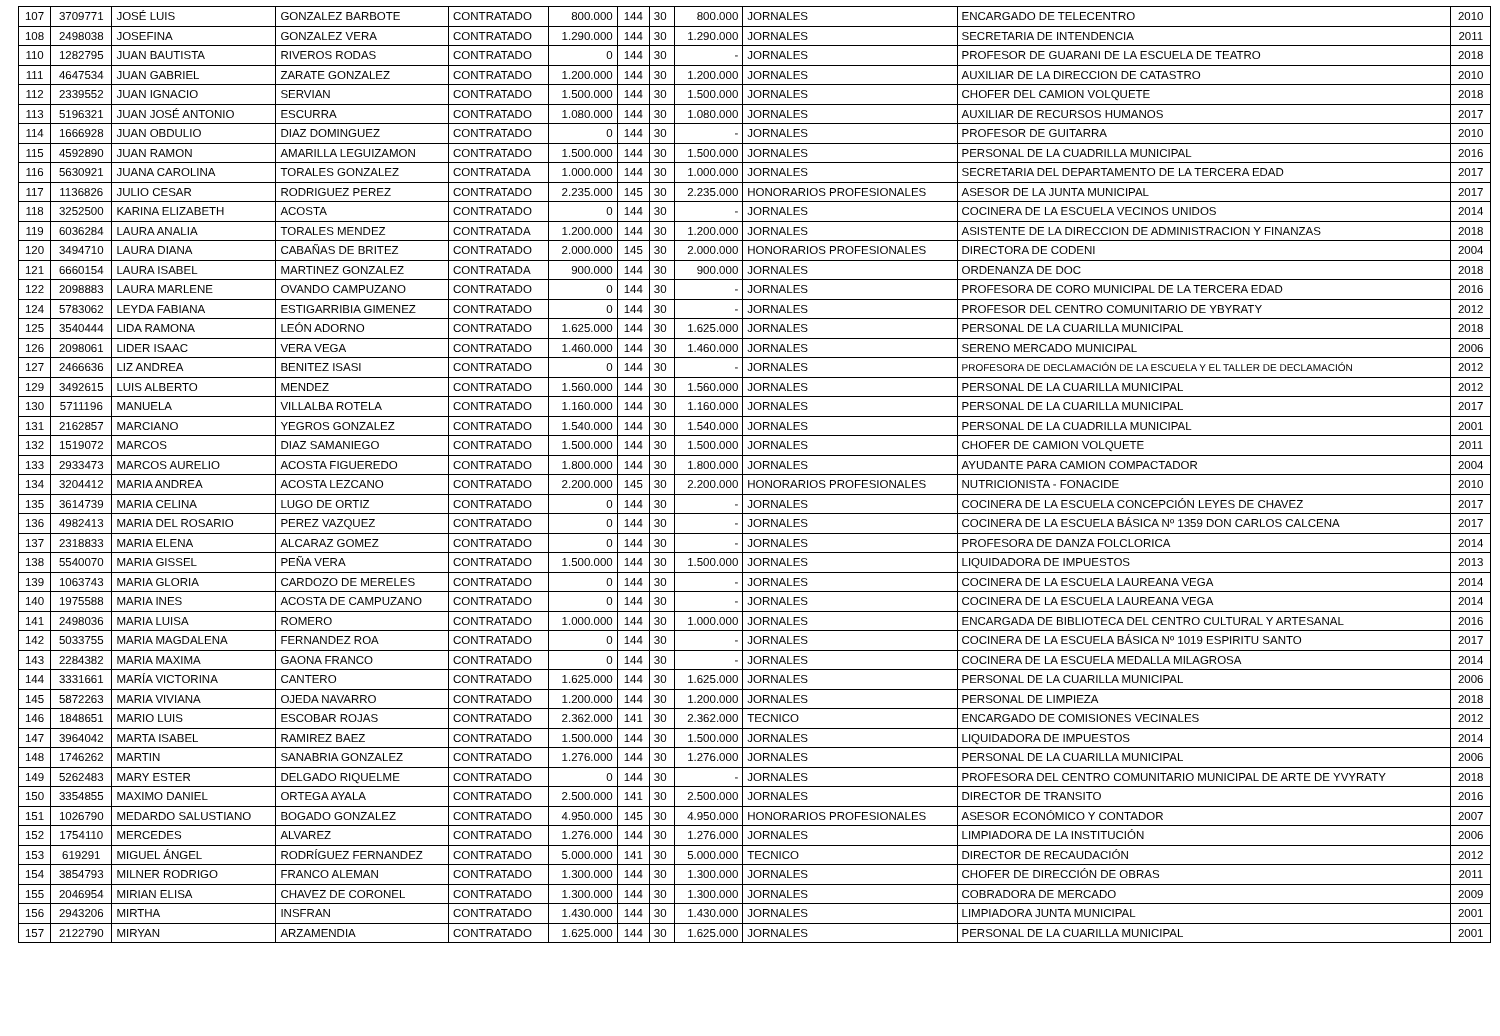| 107 | 3709771 | JOSÉ LUIS | GONZALEZ BARBOTE | CONTRATADO | 800.000 | 144 | 30 | 800.000 | JORNALES | ENCARGADO DE TELECENTRO | 2010 |
| 108 | 2498038 | JOSEFINA | GONZALEZ VERA | CONTRATADO | 1.290.000 | 144 | 30 | 1.290.000 | JORNALES | SECRETARIA DE INTENDENCIA | 2011 |
| 110 | 1282795 | JUAN BAUTISTA | RIVEROS RODAS | CONTRATADO | 0 | 144 | 30 | - | JORNALES | PROFESOR DE GUARANI DE LA ESCUELA DE TEATRO | 2018 |
| 111 | 4647534 | JUAN GABRIEL | ZARATE GONZALEZ | CONTRATADO | 1.200.000 | 144 | 30 | 1.200.000 | JORNALES | AUXILIAR DE LA DIRECCION DE CATASTRO | 2010 |
| 112 | 2339552 | JUAN IGNACIO | SERVIAN | CONTRATADO | 1.500.000 | 144 | 30 | 1.500.000 | JORNALES | CHOFER DEL CAMION VOLQUETE | 2018 |
| 113 | 5196321 | JUAN JOSÉ ANTONIO | ESCURRA | CONTRATADO | 1.080.000 | 144 | 30 | 1.080.000 | JORNALES | AUXILIAR DE RECURSOS HUMANOS | 2017 |
| 114 | 1666928 | JUAN OBDULIO | DIAZ DOMINGUEZ | CONTRATADO | 0 | 144 | 30 | - | JORNALES | PROFESOR DE GUITARRA | 2010 |
| 115 | 4592890 | JUAN RAMON | AMARILLA LEGUIZAMON | CONTRATADO | 1.500.000 | 144 | 30 | 1.500.000 | JORNALES | PERSONAL DE LA CUADRILLA MUNICIPAL | 2016 |
| 116 | 5630921 | JUANA CAROLINA | TORALES GONZALEZ | CONTRATADA | 1.000.000 | 144 | 30 | 1.000.000 | JORNALES | SECRETARIA DEL DEPARTAMENTO DE LA TERCERA EDAD | 2017 |
| 117 | 1136826 | JULIO CESAR | RODRIGUEZ PEREZ | CONTRATADO | 2.235.000 | 145 | 30 | 2.235.000 | HONORARIOS PROFESIONALES | ASESOR DE LA JUNTA MUNICIPAL | 2017 |
| 118 | 3252500 | KARINA ELIZABETH | ACOSTA | CONTRATADO | 0 | 144 | 30 | - | JORNALES | COCINERA DE LA ESCUELA VECINOS UNIDOS | 2014 |
| 119 | 6036284 | LAURA ANALIA | TORALES MENDEZ | CONTRATADA | 1.200.000 | 144 | 30 | 1.200.000 | JORNALES | ASISTENTE DE LA DIRECCION DE ADMINISTRACION Y FINANZAS | 2018 |
| 120 | 3494710 | LAURA DIANA | CABAÑAS DE BRITEZ | CONTRATADO | 2.000.000 | 145 | 30 | 2.000.000 | HONORARIOS PROFESIONALES | DIRECTORA DE CODENI | 2004 |
| 121 | 6660154 | LAURA ISABEL | MARTINEZ GONZALEZ | CONTRATADA | 900.000 | 144 | 30 | 900.000 | JORNALES | ORDENANZA DE DOC | 2018 |
| 122 | 2098883 | LAURA MARLENE | OVANDO CAMPUZANO | CONTRATADO | 0 | 144 | 30 | - | JORNALES | PROFESORA DE CORO MUNICIPAL DE LA TERCERA EDAD | 2016 |
| 124 | 5783062 | LEYDA FABIANA | ESTIGARRIBIA GIMENEZ | CONTRATADO | 0 | 144 | 30 | - | JORNALES | PROFESOR DEL CENTRO COMUNITARIO DE YBYRATY | 2012 |
| 125 | 3540444 | LIDA RAMONA | LEÓN ADORNO | CONTRATADO | 1.625.000 | 144 | 30 | 1.625.000 | JORNALES | PERSONAL DE LA CUARILLA MUNICIPAL | 2018 |
| 126 | 2098061 | LIDER ISAAC | VERA VEGA | CONTRATADO | 1.460.000 | 144 | 30 | 1.460.000 | JORNALES | SERENO MERCADO MUNICIPAL | 2006 |
| 127 | 2466636 | LIZ ANDREA | BENITEZ ISASI | CONTRATADO | 0 | 144 | 30 | - | JORNALES | PROFESORA DE DECLAMACIÓN DE LA ESCUELA Y EL TALLER DE DECLAMACIÓN | 2012 |
| 129 | 3492615 | LUIS ALBERTO | MENDEZ | CONTRATADO | 1.560.000 | 144 | 30 | 1.560.000 | JORNALES | PERSONAL DE LA CUARILLA MUNICIPAL | 2012 |
| 130 | 5711196 | MANUELA | VILLALBA ROTELA | CONTRATADO | 1.160.000 | 144 | 30 | 1.160.000 | JORNALES | PERSONAL DE LA CUARILLA MUNICIPAL | 2017 |
| 131 | 2162857 | MARCIANO | YEGROS GONZALEZ | CONTRATADO | 1.540.000 | 144 | 30 | 1.540.000 | JORNALES | PERSONAL DE LA CUADRILLA MUNICIPAL | 2001 |
| 132 | 1519072 | MARCOS | DIAZ SAMANIEGO | CONTRATADO | 1.500.000 | 144 | 30 | 1.500.000 | JORNALES | CHOFER DE CAMION VOLQUETE | 2011 |
| 133 | 2933473 | MARCOS AURELIO | ACOSTA FIGUEREDO | CONTRATADO | 1.800.000 | 144 | 30 | 1.800.000 | JORNALES | AYUDANTE PARA CAMION COMPACTADOR | 2004 |
| 134 | 3204412 | MARIA ANDREA | ACOSTA LEZCANO | CONTRATADO | 2.200.000 | 145 | 30 | 2.200.000 | HONORARIOS PROFESIONALES | NUTRICIONISTA - FONACIDE | 2010 |
| 135 | 3614739 | MARIA CELINA | LUGO DE ORTIZ | CONTRATADO | 0 | 144 | 30 | - | JORNALES | COCINERA DE LA ESCUELA CONCEPCIÓN LEYES DE CHAVEZ | 2017 |
| 136 | 4982413 | MARIA DEL ROSARIO | PEREZ VAZQUEZ | CONTRATADO | 0 | 144 | 30 | - | JORNALES | COCINERA DE LA ESCUELA BÁSICA Nº 1359 DON CARLOS CALCENA | 2017 |
| 137 | 2318833 | MARIA ELENA | ALCARAZ GOMEZ | CONTRATADO | 0 | 144 | 30 | - | JORNALES | PROFESORA DE DANZA FOLCLORICA | 2014 |
| 138 | 5540070 | MARIA GISSEL | PEÑA VERA | CONTRATADO | 1.500.000 | 144 | 30 | 1.500.000 | JORNALES | LIQUIDADORA DE IMPUESTOS | 2013 |
| 139 | 1063743 | MARIA GLORIA | CARDOZO DE MERELES | CONTRATADO | 0 | 144 | 30 | - | JORNALES | COCINERA DE LA ESCUELA LAUREANA VEGA | 2014 |
| 140 | 1975588 | MARIA INES | ACOSTA DE CAMPUZANO | CONTRATADO | 0 | 144 | 30 | - | JORNALES | COCINERA DE LA ESCUELA LAUREANA VEGA | 2014 |
| 141 | 2498036 | MARIA LUISA | ROMERO | CONTRATADO | 1.000.000 | 144 | 30 | 1.000.000 | JORNALES | ENCARGADA DE BIBLIOTECA DEL CENTRO CULTURAL Y ARTESANAL | 2016 |
| 142 | 5033755 | MARIA MAGDALENA | FERNANDEZ ROA | CONTRATADO | 0 | 144 | 30 | - | JORNALES | COCINERA DE LA ESCUELA BÁSICA Nº 1019 ESPIRITU SANTO | 2017 |
| 143 | 2284382 | MARIA MAXIMA | GAONA FRANCO | CONTRATADO | 0 | 144 | 30 | - | JORNALES | COCINERA DE LA ESCUELA MEDALLA MILAGROSA | 2014 |
| 144 | 3331661 | MARÍA VICTORINA | CANTERO | CONTRATADO | 1.625.000 | 144 | 30 | 1.625.000 | JORNALES | PERSONAL DE LA CUARILLA MUNICIPAL | 2006 |
| 145 | 5872263 | MARIA VIVIANA | OJEDA NAVARRO | CONTRATADO | 1.200.000 | 144 | 30 | 1.200.000 | JORNALES | PERSONAL DE LIMPIEZA | 2018 |
| 146 | 1848651 | MARIO LUIS | ESCOBAR ROJAS | CONTRATADO | 2.362.000 | 141 | 30 | 2.362.000 | TECNICO | ENCARGADO DE COMISIONES VECINALES | 2012 |
| 147 | 3964042 | MARTA ISABEL | RAMIREZ BAEZ | CONTRATADO | 1.500.000 | 144 | 30 | 1.500.000 | JORNALES | LIQUIDADORA DE IMPUESTOS | 2014 |
| 148 | 1746262 | MARTIN | SANABRIA GONZALEZ | CONTRATADO | 1.276.000 | 144 | 30 | 1.276.000 | JORNALES | PERSONAL DE LA CUARILLA MUNICIPAL | 2006 |
| 149 | 5262483 | MARY ESTER | DELGADO RIQUELME | CONTRATADO | 0 | 144 | 30 | - | JORNALES | PROFESORA DEL CENTRO COMUNITARIO MUNICIPAL DE ARTE DE YVYRATY | 2018 |
| 150 | 3354855 | MAXIMO DANIEL | ORTEGA AYALA | CONTRATADO | 2.500.000 | 141 | 30 | 2.500.000 | JORNALES | DIRECTOR DE TRANSITO | 2016 |
| 151 | 1026790 | MEDARDO SALUSTIANO | BOGADO GONZALEZ | CONTRATADO | 4.950.000 | 145 | 30 | 4.950.000 | HONORARIOS PROFESIONALES | ASESOR ECONÓMICO Y CONTADOR | 2007 |
| 152 | 1754110 | MERCEDES | ALVAREZ | CONTRATADO | 1.276.000 | 144 | 30 | 1.276.000 | JORNALES | LIMPIADORA DE LA INSTITUCIÓN | 2006 |
| 153 | 619291 | MIGUEL ÁNGEL | RODRÍGUEZ FERNANDEZ | CONTRATADO | 5.000.000 | 141 | 30 | 5.000.000 | TECNICO | DIRECTOR DE RECAUDACIÓN | 2012 |
| 154 | 3854793 | MILNER RODRIGO | FRANCO ALEMAN | CONTRATADO | 1.300.000 | 144 | 30 | 1.300.000 | JORNALES | CHOFER DE DIRECCIÓN DE OBRAS | 2011 |
| 155 | 2046954 | MIRIAN ELISA | CHAVEZ DE CORONEL | CONTRATADO | 1.300.000 | 144 | 30 | 1.300.000 | JORNALES | COBRADORA DE MERCADO | 2009 |
| 156 | 2943206 | MIRTHA | INSFRAN | CONTRATADO | 1.430.000 | 144 | 30 | 1.430.000 | JORNALES | LIMPIADORA JUNTA MUNICIPAL | 2001 |
| 157 | 2122790 | MIRYAN | ARZAMENDIA | CONTRATADO | 1.625.000 | 144 | 30 | 1.625.000 | JORNALES | PERSONAL DE LA CUARILLA MUNICIPAL | 2001 |